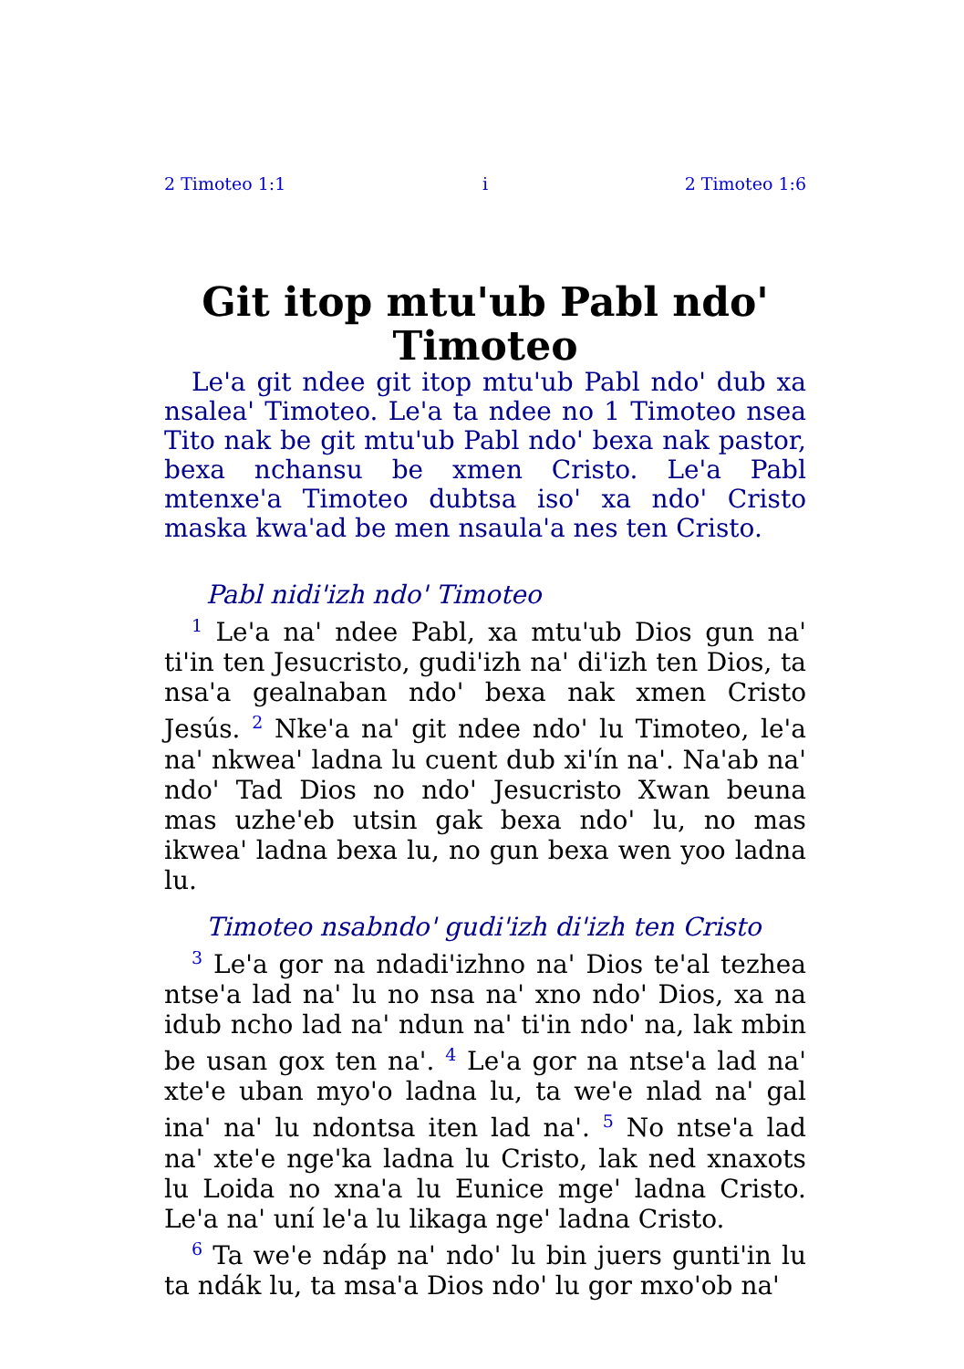2 Timoteo 1:1 i 2 Timoteo 1:6
Git itop mtu'ub Pabl ndo' Timoteo
Le'a git ndee git itop mtu'ub Pabl ndo' dub xa nsalea' Timoteo. Le'a ta ndee no 1 Timoteo nsea Tito nak be git mtu'ub Pabl ndo' bexa nak pastor, bexa nchansu be xmen Cristo. Le'a Pabl mtenxe'a Timoteo dubtsa iso' xa ndo' Cristo maska kwa'ad be men nsaula'a nes ten Cristo.
Pabl nidi'izh ndo' Timoteo
<sup>1</sup> Le'a na' ndee Pabl, xa mtu'ub Dios gun na' ti'in ten Jesucristo, gudi'izh na' di'izh ten Dios, ta nsa'a gealnaban ndo' bexa nak xmen Cristo Jesús. <sup>2</sup> Nke'a na' git ndee ndo' lu Timoteo, le'a na' nkwea' ladna lu cuent dub xi'ín na'. Na'ab na' ndo' Tad Dios no ndo' Jesucristo Xwan beuna mas uzhe'eb utsin gak bexa ndo' lu, no mas ikwea' ladna bexa lu, no gun bexa wen yoo ladna lu.
Timoteo nsabndo' gudi'izh di'izh ten Cristo
<sup>3</sup> Le'a gor na ndadi'izhno na' Dios te'al tezhea ntse'a lad na' lu no nsa na' xno ndo' Dios, xa na idub ncho lad na' ndun na' ti'in ndo' na, lak mbin be usan gox ten na'. <sup>4</sup> Le'a gor na ntse'a lad na' xte'e uban myo'o ladna lu, ta we'e nlad na' gal ina' na' lu ndontsa iten lad na'. <sup>5</sup> No ntse'a lad na' xte'e nge'ka ladna lu Cristo, lak ned xnaxots lu Loida no xna'a lu Eunice mge' ladna Cristo. Le'a na' uní le'a lu likaga nge' ladna Cristo.
<sup>6</sup> Ta we'e ndáp na' ndo' lu bin juers gunti'in lu ta ndák lu, ta msa'a Dios ndo' lu gor mxo'ob na'